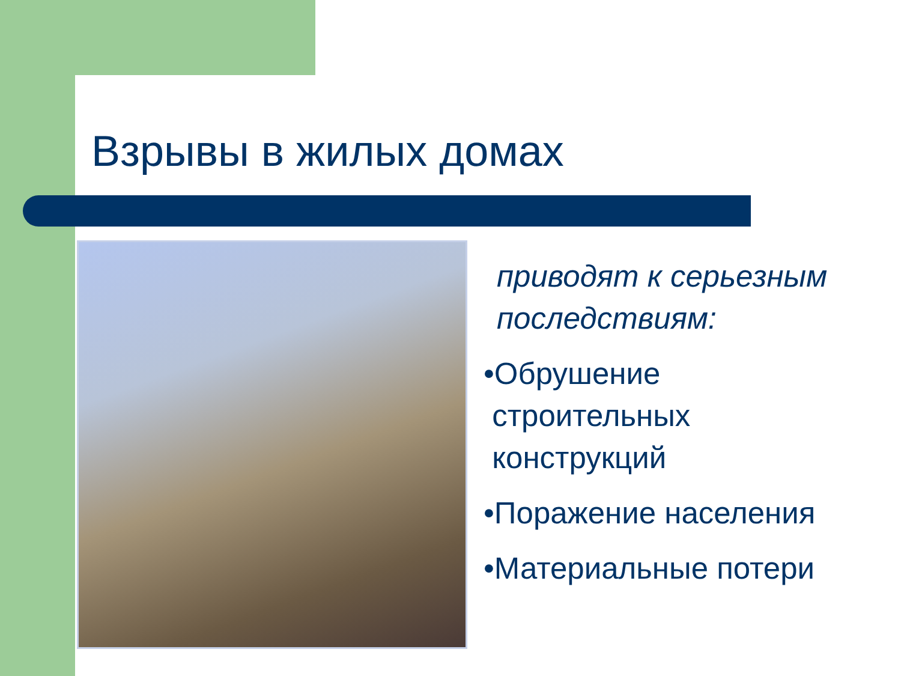Взрывы в жилых домах
приводят к серьезным последствиям:
•Обрушение
строительных
конструкций
•Поражение населения
•Материальные потери